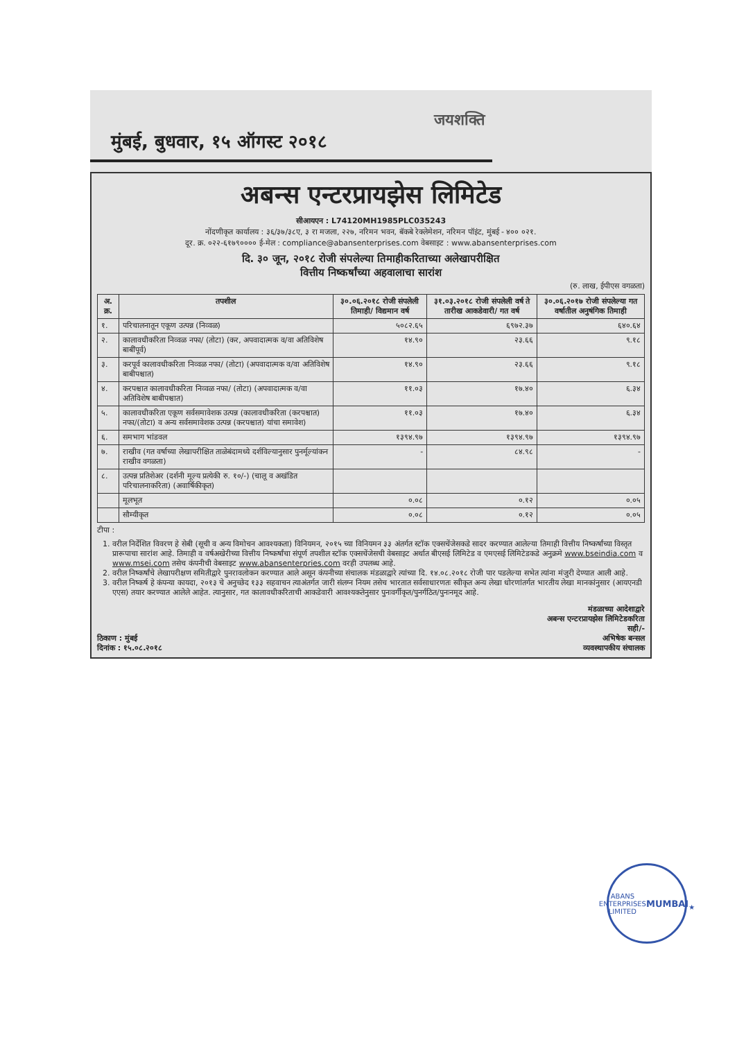जयशक्ति
मुंबई, बुधवार, १५ ऑगस्ट २०१८
अबन्स एन्टरप्रायझेस लिमिटेड
सीआयएन : L74120MH1985PLC035243
नोंदणीकृत कार्यालय : ३६/३७/३८ए, ३ रा मजला, २२७, नरिमन भवन, बॅकबे रेक्लेमेशन, नरिमन पॉइंट, मुंबई - ४०० ०२१.
दूर. क्र. ०२२-६१७९०००० ई-मेल : compliance@abansenterprises.com वेबसाइट : www.abansenterprises.com
दि. ३० जून, २०१८ रोजी संपलेल्या तिमाहीकरिताच्या अलेखापरीक्षित
वित्तीय निष्कर्षांच्या अहवालाचा सारांश
(रु. लाख, ईपीएस वगळता)
| अ. क्र. | तपशील | ३०.०६.२०१८ रोजी संपलेली तिमाही/ विद्यमान वर्ष | ३१.०३.२०१८ रोजी संपलेली वर्ष ते तारीख आकडेवारी/ गत वर्ष | ३०.०६.२०१७ रोजी संपलेल्या गत वर्षातील अनुषंगिक तिमाही |
| --- | --- | --- | --- | --- |
| १. | परिचालनातून एकूण उत्पन्न (निव्वळ) | ५०८२.६५ | ६९७२.३७ | ६४०.६४ |
| २. | कालावधीकरिता निव्वळ नफा/ (तोटा) (कर, अपवादात्मक व/वा अतिविशेष बाबींपूर्व) | १४.९० | २३.६६ | ९.१८ |
| ३. | करपूर्व कालावधीकरिता निव्वळ नफा/ (तोटा) (अपवादात्मक व/वा अतिविशेष बाबीपश्चात) | १४.९० | २३.६६ | ९.१८ |
| ४. | करपश्चात कालावधीकरिता निव्वळ नफा/ (तोटा) (अपवादात्मक व/वा अतिविशेष बाबीपश्चात) | ११.०३ | १७.४० | ६.३४ |
| ५. | कालावधीकरिता एकूण सर्वसमावेशक उत्पन्न (कालावधीकरिता (करपश्चात) नफा/(तोटा) व अन्य सर्वसमावेशक उत्पन्न (करपश्चात) यांचा समावेश) | ११.०३ | १७.४० | ६.३४ |
| ६. | समभाग भांडवल | १३९४.९७ | १३९४.९७ | १३९४.९७ |
| ७. | राखीव (गत वर्षाच्या लेखापरीक्षित ताळेबंदामध्ये दर्शविल्यानुसार पुनर्मूल्यांकन राखीव वगळता) | - | ८४.९८ | - |
| ८. | उत्पन्न प्रतिशेअर (दर्शनी मूल्य प्रत्येकी रु. १०/-) (चालू व अखंडित परिचालनाकरिता) (अवार्षिकीकृत) | | | |
| | मूलभूत | ०.०८ | ०.१२ | ०.०५ |
| | सौम्यीकृत | ०.०८ | ०.१२ | ०.०५ |
टीपा :
1. वरील निर्देशित विवरण हे सेबी (सूची व अन्य विमोचन आवश्यकता) विनियमन, २०१५ च्या विनियमन ३३ अंतर्गत स्टॉक एक्सचेंजेसकडे सादर करण्यात आलेल्या तिमाही वित्तीय निष्कर्षांच्या विस्तृत प्रारूपाचा सारांश आहे. तिमाही व वर्षअखेरीच्या वित्तीय निष्कर्षांचा संपूर्ण तपशील स्टॉक एक्सचेंजेसची वेबसाइट अर्थात बीएसई लिमिटेड व एमएसई लिमिटेडकडे अनुक्रमे www.bseindia.com व www.msei.com तसेच कंपनीची वेबसाइट www.abansenterpries.com वरही उपलब्ध आहे.
2. वरील निष्कर्षांचे लेखापरीक्षण समितीद्वारे पुनरावलोकन करण्यात आले असून कंपनीच्या संचालक मंडळाद्वारे त्यांच्या दि. १४.०८.२०१८ रोजी पार पडलेल्या सभेत त्यांना मंजुरी देण्यात आली आहे.
3. वरील निष्कर्ष हे कंपन्या कायदा, २०१३ चे अनुच्छेद १३३ सहवाचन त्याअंतर्गत जारी संलग्न नियम तसेच भारतात सर्वसाधारणतः स्वीकृत अन्य लेखा धोरणांतर्गत भारतीय लेखा मानकांनुसार (आयएनडी एएस) तयार करण्यात आलेले आहेत. त्यानुसार, गत कालावधीकरिताची आकडेवारी आवश्यकतेनुसार पुनःवर्गीकृत/पुनर्गठित/पुनःनमूद आहे.
ठिकाण : मुंबई
दिनांक : १५.०८.२०१८
मंडळाच्या आदेशाद्वारे
अबन्स एन्टरप्रायझेस लिमिटेडकरिता
सही/-
अभिषेक बन्सल
व्यवस्थापकीय संचालक
ABANS ENTERPRISES LIMITED
MUMBAI
★